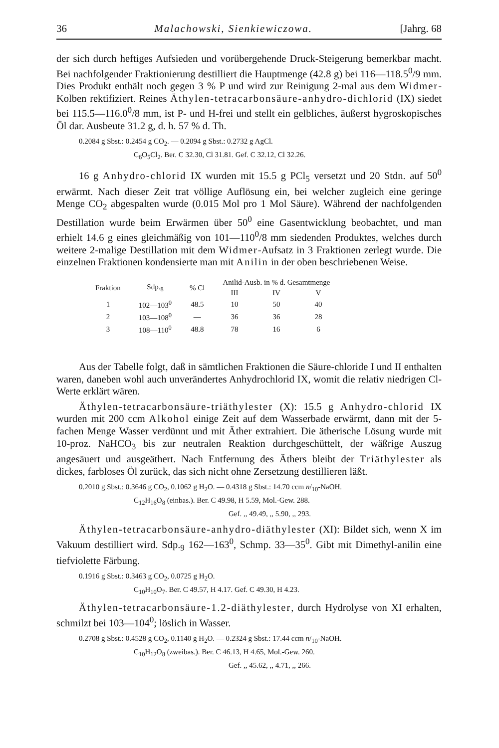36 Malachowski, Sienkiewiczowa. [Jahrg. 68
der sich durch heftiges Aufsieden und vorübergehende Druck-Steigerung bemerkbar macht. Bei nachfolgender Fraktionierung destilliert die Hauptmenge (42.8 g) bei 116—118.5<sup>0</sup>/9 mm. Dies Produkt enthält noch gegen 3 % P und wird zur Reinigung 2-mal aus dem Widmer-Kolben rektifiziert. Reines Äthylen-tetracarbonsäure-anhydro-dichlorid (IX) siedet bei 115.5—116.0<sup>0</sup>/8 mm, ist P- und H-frei und stellt ein gelbliches, äußerst hygroskopisches Öl dar. Ausbeute 31.2 g, d. h. 57 % d. Th.
0.2084 g Sbst.: 0.2454 g CO<sub>2</sub>. — 0.2094 g Sbst.: 0.2732 g AgCl.
C<sub>6</sub>O<sub>5</sub>Cl<sub>2</sub>. Ber. C 32.30, Cl 31.81. Gef. C 32.12, Cl 32.26.
16 g Anhydro-chlorid IX wurden mit 15.5 g PCl<sub>5</sub> versetzt und 20 Stdn. auf 50<sup>0</sup> erwärmt. Nach dieser Zeit trat völlige Auflösung ein, bei welcher zugleich eine geringe Menge CO<sub>2</sub> abgespalten wurde (0.015 Mol pro 1 Mol Säure). Während der nachfolgenden Destillation wurde beim Erwärmen über 50<sup>0</sup> eine Gasentwicklung beobachtet, und man erhielt 14.6 g eines gleichmäßig von 101—110<sup>0</sup>/8 mm siedenden Produktes, welches durch weitere 2-malige Destillation mit dem Widmer-Aufsatz in 3 Fraktionen zerlegt wurde. Die einzelnen Fraktionen kondensierte man mit Anilin in der oben beschriebenen Weise.
| Fraktion | Sdp.<sub>8</sub> | % Cl | Anilid-Ausb. in % d. Gesamtmenge | | |
| --- | --- | --- | --- | --- | --- |
| | | | III | IV | V |
| 1 | 102—103<sup>0</sup> | 48.5 | 10 | 50 | 40 |
| 2 | 103—108<sup>0</sup> | — | 36 | 36 | 28 |
| 3 | 108—110<sup>0</sup> | 48.8 | 78 | 16 | 6 |
Aus der Tabelle folgt, daß in sämtlichen Fraktionen die Säure-chloride I und II enthalten waren, daneben wohl auch unverändertes Anhydrochlorid IX, womit die relativ niedrigen Cl-Werte erklärt wären.
Äthylen-tetracarbonsäure-triäthylester (X): 15.5 g Anhydro-chlorid IX wurden mit 200 ccm Alkohol einige Zeit auf dem Wasserbade erwärmt, dann mit der 5-fachen Menge Wasser verdünnt und mit Äther extrahiert. Die ätherische Lösung wurde mit 10-proz. NaHCO<sub>3</sub> bis zur neutralen Reaktion durchgeschüttelt, der wäßrige Auszug angesäuert und ausgeäthert. Nach Entfernung des Äthers bleibt der Triäthylester als dickes, farbloses Öl zurück, das sich nicht ohne Zersetzung destillieren läßt.
0.2010 g Sbst.: 0.3646 g CO<sub>2</sub>, 0.1062 g H<sub>2</sub>O. — 0.4318 g Sbst.: 14.70 ccm n/<sub>10</sub>-NaOH.
C<sub>12</sub>H<sub>16</sub>O<sub>8</sub> (einbas.). Ber. C 49.98, H 5.59, Mol.-Gew. 288.
Gef. ,, 49.49, ,, 5.90, ,, 293.
Äthylen-tetracarbonsäure-anhydro-diäthylester (XI): Bildet sich, wenn X im Vakuum destilliert wird. Sdp.<sub>9</sub> 162—163<sup>0</sup>, Schmp. 33—35<sup>0</sup>. Gibt mit Dimethyl-anilin eine tiefviolette Färbung.
0.1916 g Sbst.: 0.3463 g CO<sub>2</sub>, 0.0725 g H<sub>2</sub>O.
C<sub>10</sub>H<sub>10</sub>O<sub>7</sub>. Ber. C 49.57, H 4.17. Gef. C 49.30, H 4.23.
Äthylen-tetracarbonsäure-1.2-diäthylester, durch Hydrolyse von XI erhalten, schmilzt bei 103—104<sup>0</sup>; löslich in Wasser.
0.2708 g Sbst.: 0.4528 g CO<sub>2</sub>, 0.1140 g H<sub>2</sub>O. — 0.2324 g Sbst.: 17.44 ccm n/<sub>10</sub>-NaOH.
C<sub>10</sub>H<sub>12</sub>O<sub>8</sub> (zweibas.). Ber. C 46.13, H 4.65, Mol.-Gew. 260.
Gef. ,, 45.62, ,, 4.71, ,, 266.